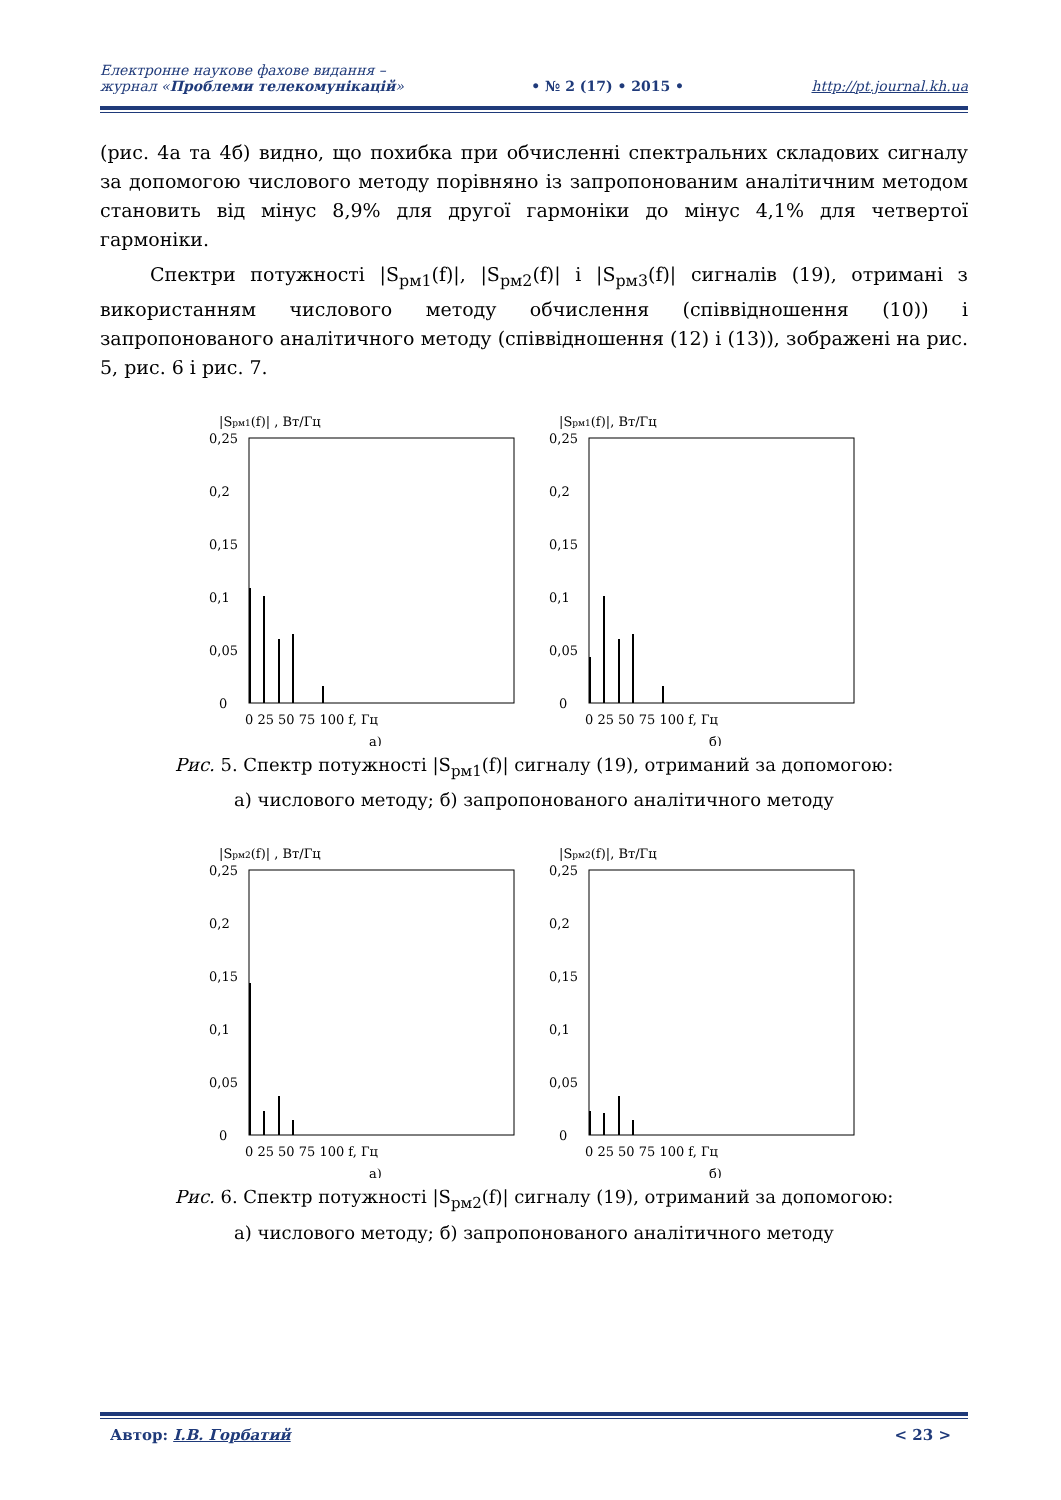Електронне наукове фахове видання –
журнал «Проблеми телекомунікацій»
• № 2 (17) • 2015 •
http://pt.journal.kh.ua
(рис. 4а та 4б) видно, що похибка при обчисленні спектральних складових сигналу за допомогою числового методу порівняно із запропонованим аналітичним методом становить від мінус 8,9% для другої гармоніки до мінус 4,1% для четвертої гармоніки.
Спектри потужності |S<sub>рм1</sub>(f)|, |S<sub>рм2</sub>(f)| і |S<sub>рм3</sub>(f)| сигналів (19), отримані з використанням числового методу обчислення (співвідношення (10)) і запропонованого аналітичного методу (співвідношення (12) і (13)), зображені на рис. 5, рис. 6 і рис. 7.
|Sрм1(f)| , Вт/Гц
0,25
0,2
0,15
0,1
0,05
0
0 25 50 75 100 f, Гц
а)
|Sрм1(f)|, Вт/Гц
0,25
0,2
0,15
0,1
0,05
0
0 25 50 75 100 f, Гц
б)
Рис. 5. Спектр потужності |S<sub>рм1</sub>(f)| сигналу (19), отриманий за допомогою:
а) числового методу; б) запропонованого аналітичного методу
|Sрм2(f)| , Вт/Гц
0,25
0,2
0,15
0,1
0,05
0
0 25 50 75 100 f, Гц
а)
|Sрм2(f)|, Вт/Гц
0,25
0,2
0,15
0,1
0,05
0
0 25 50 75 100 f, Гц
б)
Рис. 6. Спектр потужності |S<sub>рм2</sub>(f)| сигналу (19), отриманий за допомогою:
а) числового методу; б) запропонованого аналітичного методу
Автор: І.В. Горбатий < 23 >